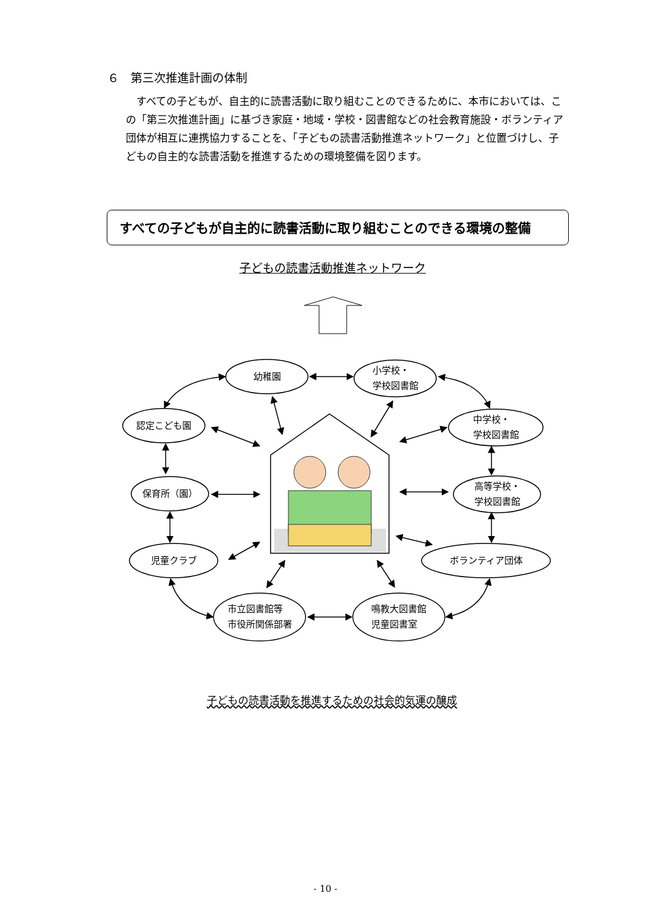６　第三次推進計画の体制
　すべての子どもが、自主的に読書活動に取り組むことのできるために、本市においては、この「第三次推進計画」に基づき家庭・地域・学校・図書館などの社会教育施設・ボランティア団体が相互に連携協力することを、「子どもの読書活動推進ネットワーク」と位置づけし、子どもの自主的な読書活動を推進するための環境整備を図ります。
すべての子どもが自主的に読書活動に取り組むことのできる環境の整備
子どもの読書活動推進ネットワーク
幼稚園
小学校・
学校図書館
認定こども園
中学校・
学校図書館
保育所（園）
高等学校・
学校図書館
児童クラブ ボランティア団体
市立図書館等
市役所関係部署
鳴教大図書館
児童図書室
子どもの読書活動を推進するための社会的気運の醸成
- 10 -